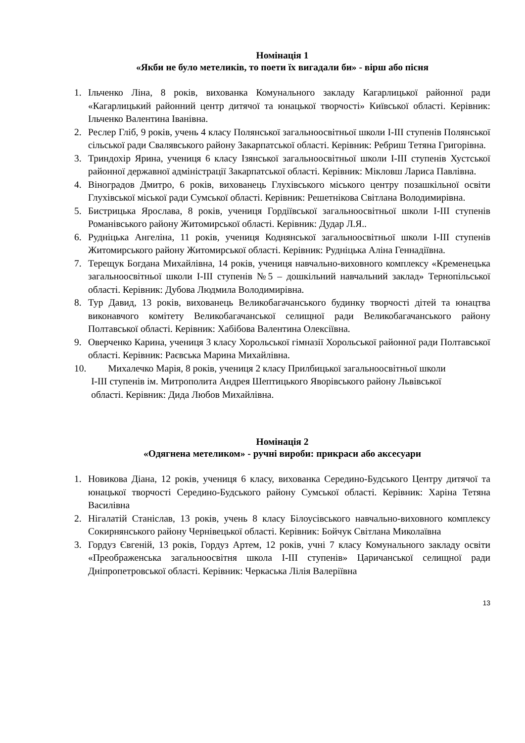Номінація 1
«Якби не було метеликів, то поети їх вигадали би» - вірш або пісня
1. Ільченко Ліна, 8 років, вихованка Комунального закладу Кагарлицької районної ради «Кагарлицький районний центр дитячої та юнацької творчості» Київської області. Керівник: Ільченко Валентина Іванівна.
2. Реслер Гліб, 9 років, учень 4 класу Полянської загальноосвітньої школи І-ІІІ ступенів Полянської сільської ради Свалявського району Закарпатської області. Керівник: Ребриш Тетяна Григорівна.
3. Триндохір Ярина, учениця 6 класу Ізянської загальноосвітньої школи І-ІІІ ступенів Хустської районної державної адміністрації Закарпатської області. Керівник: Мікловш Лариса Павлівна.
4. Віноградов Дмитро, 6 років, вихованець Глухівського міського центру позашкільної освіти Глухівської міської ради Сумської області. Керівник: Решетнікова Світлана Володимирівна.
5. Бистрицька Ярослава, 8 років, учениця Гордіївської загальноосвітньої школи І-ІІІ ступенів Романівського району Житомирської області. Керівник: Дудар Л.Я..
6. Рудніцька Ангеліна, 11 років, учениця Коднянської загальноосвітньої школи І-ІІІ ступенів Житомирського району Житомирської області. Керівник: Рудніцька Аліна Геннадіївна.
7. Терещук Богдана Михайлівна, 14 років, учениця навчально-виховного комплексу «Кременецька загальноосвітньої школи І-ІІІ ступенів №5 – дошкільний навчальний заклад» Тернопільської області. Керівник: Дубова Людмила Володимирівна.
8. Тур Давид, 13 років, вихованець Великобагачанського будинку творчості дітей та юнацтва виконавчого комітету Великобагачанської селищної ради Великобагачанського району Полтавської області. Керівник: Хабібова Валентина Олексіївна.
9. Оверченко Карина, учениця 3 класу Хорольської гімназії Хорольської районної ради Полтавської області. Керівник: Раєвська Марина Михайлівна.
10. Михалечко Марія, 8 років, учениця 2 класу Прилбицької загальноосвітньої школи
І-ІІІ ступенів ім. Митрополита Андрея Шептицького Яворівського району Львівської
області. Керівник: Дида Любов Михайлівна.
Номінація 2
«Одягнена метеликом» - ручні вироби: прикраси або аксесуари
1. Новикова Діана, 12 років, учениця 6 класу, вихованка Середино-Будського Центру дитячої та юнацької творчості Середино-Будського району Сумської області. Керівник: Харіна Тетяна Василівна
2. Нігалатій Станіслав, 13 років, учень 8 класу Білоусівського навчально-виховного комплексу Сокирнянського району Чернівецької області. Керівник: Бойчук Світлана Миколаївна
3. Гордуз Євгеній, 13 років, Гордуз Артем, 12 років, учні 7 класу Комунального закладу освіти «Преображенська загальноосвітня школа І-ІІІ ступенів» Царичанської селищної ради Дніпропетровської області. Керівник: Черкаська Лілія Валеріївна
13